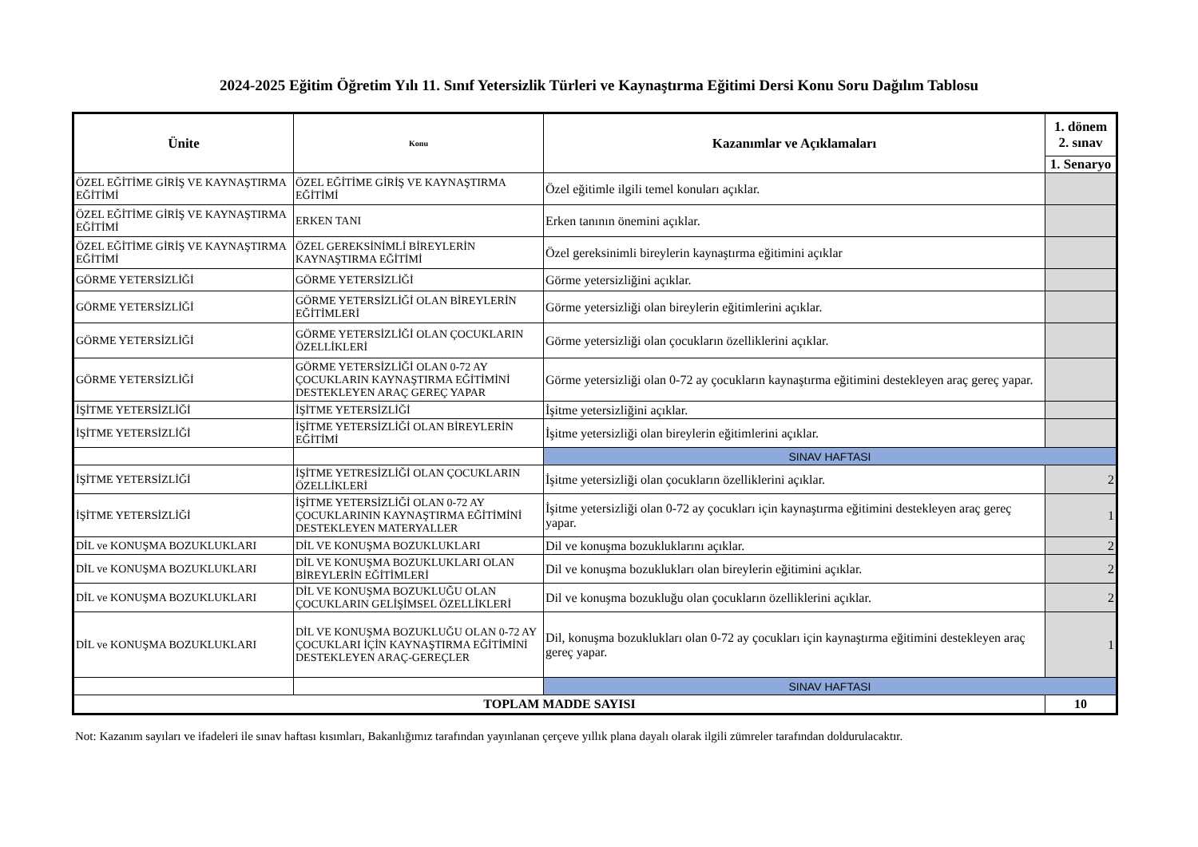2024-2025 Eğitim Öğretim Yılı 11. Sınıf Yetersizlik Türleri ve Kaynaştırma Eğitimi Dersi Konu Soru Dağılım Tablosu
| Ünite | Konu | Kazanımlar ve Açıklamaları | 1. dönem 2. sınav |
| --- | --- | --- | --- |
| | | | 1. Senaryo |
| ÖZEL EĞİTİME GİRİŞ VE KAYNAŞTIRMA EĞİTİMİ | ÖZEL EĞİTİME GİRİŞ VE KAYNAŞTIRMA EĞİTİMİ | Özel eğitimle ilgili temel konuları açıklar. | |
| ÖZEL EĞİTİME GİRİŞ VE KAYNAŞTIRMA EĞİTİMİ | ERKEN TANI | Erken tanının önemini açıklar. | |
| ÖZEL EĞİTİME GİRİŞ VE KAYNAŞTIRMA EĞİTİMİ | ÖZEL GEREKSİNİMLİ BİREYLERİN KAYNAŞTIRMA EĞİTİMİ | Özel gereksinimli bireylerin kaynaştırma eğitimini açıklar | |
| GÖRME YETERSİZLİĞİ | GÖRME YETERSİZLİĞİ | Görme yetersizliğini açıklar. | |
| GÖRME YETERSİZLİĞİ | GÖRME YETERSİZLİĞİ OLAN BİREYLERİN EĞİTİMLERİ | Görme yetersizliği olan bireylerin eğitimlerini açıklar. | |
| GÖRME YETERSİZLİĞİ | GÖRME YETERSİZLİĞİ OLAN ÇOCUKLARIN ÖZELLİKLERİ | Görme yetersizliği olan çocukların özelliklerini açıklar. | |
| GÖRME YETERSİZLİĞİ | GÖRME YETERSİZLİĞİ OLAN 0-72 AY ÇOCUKLARIN KAYNAŞTIRMA EĞİTİMİNİ DESTEKLEYEN ARAÇ GEREÇ YAPAR | Görme yetersizliği olan 0-72 ay çocukların kaynaştırma eğitimini destekleyen araç gereç yapar. | |
| İŞİTME YETERSİZLİĞİ | İŞİTME YETERSİZLİĞİ | İşitme yetersizliğini açıklar. | |
| İŞİTME YETERSİZLİĞİ | İŞİTME YETERSİZLİĞİ OLAN BİREYLERİN EĞİTİMİ | İşitme yetersizliği olan bireylerin eğitimlerini açıklar. | |
| | | SINAV HAFTASI | |
| İŞİTME YETERSİZLİĞİ | İŞİTME YETRESİZLİĞİ OLAN ÇOCUKLARIN ÖZELLİKLERİ | İşitme yetersizliği olan çocukların özelliklerini açıklar. | 2 |
| İŞİTME YETERSİZLİĞİ | İŞİTME YETERSİZLİĞİ OLAN 0-72 AY ÇOCUKLARININ KAYNAŞTIRMA EĞİTİMİNİ DESTEKLEYEN MATERYALLER | İşitme yetersizliği olan 0-72 ay çocukları için kaynaştırma eğitimini destekleyen araç gereç yapar. | 1 |
| DİL ve KONUŞMA BOZUKLUKLARI | DİL VE KONUŞMA BOZUKLUKLARI | Dil ve konuşma bozukluklarını açıklar. | 2 |
| DİL ve KONUŞMA BOZUKLUKLARI | DİL VE KONUŞMA BOZUKLUKLARI OLAN BİREYLERİN EĞİTİMLERİ | Dil ve konuşma bozuklukları olan bireylerin eğitimini açıklar. | 2 |
| DİL ve KONUŞMA BOZUKLUKLARI | DİL VE KONUŞMA BOZUKLUĞU OLAN ÇOCUKLARIN GELİŞİMSEL ÖZELLİKLERİ | Dil ve konuşma bozukluğu olan çocukların özelliklerini açıklar. | 2 |
| DİL ve KONUŞMA BOZUKLUKLARI | DİL VE KONUŞMA BOZUKLUĞU OLAN 0-72 AY ÇOCUKLARI İÇİN KAYNAŞTIRMA EĞİTİMİNİ DESTEKLEYEN ARAÇ-GEREÇLER | Dil, konuşma bozuklukları olan 0-72 ay çocukları için kaynaştırma eğitimini destekleyen araç gereç yapar. | 1 |
| | | SINAV HAFTASI | |
| TOPLAM MADDE SAYISI | | | 10 |
Not: Kazanım sayıları ve ifadeleri ile sınav haftası kısımları, Bakanlığımız tarafından yayınlanan çerçeve yıllık plana dayalı olarak ilgili zümreler tarafından doldurulacaktır.